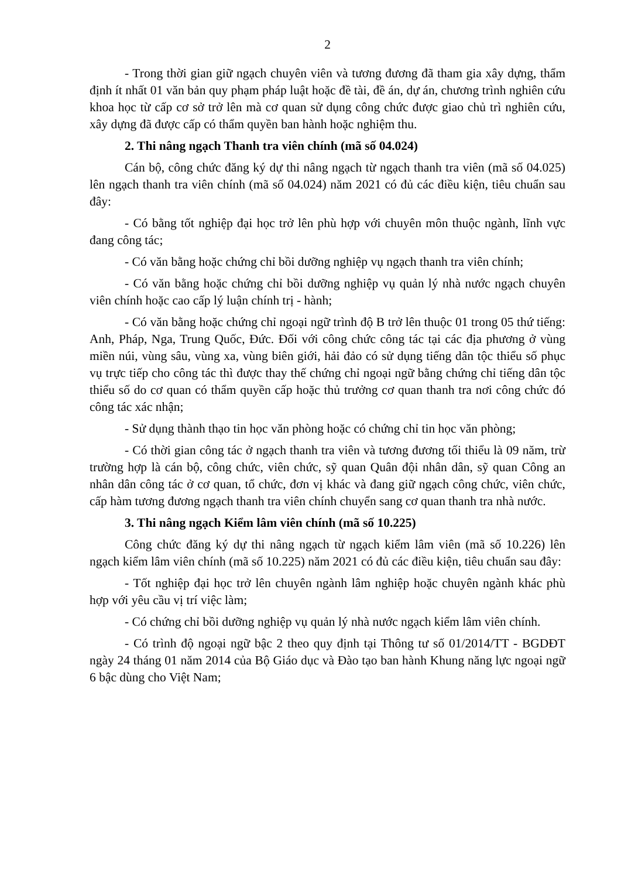2
- Trong thời gian giữ ngạch chuyên viên và tương đương đã tham gia xây dựng, thẩm định ít nhất 01 văn bản quy phạm pháp luật hoặc đề tài, đề án, dự án, chương trình nghiên cứu khoa học từ cấp cơ sở trở lên mà cơ quan sử dụng công chức được giao chủ trì nghiên cứu, xây dựng đã được cấp có thẩm quyền ban hành hoặc nghiệm thu.
2. Thi nâng ngạch Thanh tra viên chính (mã số 04.024)
Cán bộ, công chức đăng ký dự thi nâng ngạch từ ngạch thanh tra viên (mã số 04.025) lên ngạch thanh tra viên chính (mã số 04.024) năm 2021 có đủ các điều kiện, tiêu chuẩn sau đây:
- Có bằng tốt nghiệp đại học trở lên phù hợp với chuyên môn thuộc ngành, lĩnh vực đang công tác;
- Có văn bằng hoặc chứng chỉ bồi dưỡng nghiệp vụ ngạch thanh tra viên chính;
- Có văn bằng hoặc chứng chỉ bồi dưỡng nghiệp vụ quản lý nhà nước ngạch chuyên viên chính hoặc cao cấp lý luận chính trị - hành;
- Có văn bằng hoặc chứng chỉ ngoại ngữ trình độ B trở lên thuộc 01 trong 05 thứ tiếng: Anh, Pháp, Nga, Trung Quốc, Đức. Đối với công chức công tác tại các địa phương ở vùng miền núi, vùng sâu, vùng xa, vùng biên giới, hải đảo có sử dụng tiếng dân tộc thiểu số phục vụ trực tiếp cho công tác thì được thay thế chứng chỉ ngoại ngữ bằng chứng chỉ tiếng dân tộc thiểu số do cơ quan có thẩm quyền cấp hoặc thủ trưởng cơ quan thanh tra nơi công chức đó công tác xác nhận;
- Sử dụng thành thạo tin học văn phòng hoặc có chứng chỉ tin học văn phòng;
- Có thời gian công tác ở ngạch thanh tra viên và tương đương tối thiểu là 09 năm, trừ trường hợp là cán bộ, công chức, viên chức, sỹ quan Quân đội nhân dân, sỹ quan Công an nhân dân công tác ở cơ quan, tổ chức, đơn vị khác và đang giữ ngạch công chức, viên chức, cấp hàm tương đương ngạch thanh tra viên chính chuyển sang cơ quan thanh tra nhà nước.
3. Thi nâng ngạch Kiểm lâm viên chính (mã số 10.225)
Công chức đăng ký dự thi nâng ngạch từ ngạch kiểm lâm viên (mã số 10.226) lên ngạch kiểm lâm viên chính (mã số 10.225) năm 2021 có đủ các điều kiện, tiêu chuẩn sau đây:
- Tốt nghiệp đại học trở lên chuyên ngành lâm nghiệp hoặc chuyên ngành khác phù hợp với yêu cầu vị trí việc làm;
- Có chứng chỉ bồi dưỡng nghiệp vụ quản lý nhà nước ngạch kiểm lâm viên chính.
- Có trình độ ngoại ngữ bậc 2 theo quy định tại Thông tư số 01/2014/TT - BGDĐT ngày 24 tháng 01 năm 2014 của Bộ Giáo dục và Đào tạo ban hành Khung năng lực ngoại ngữ 6 bậc dùng cho Việt Nam;